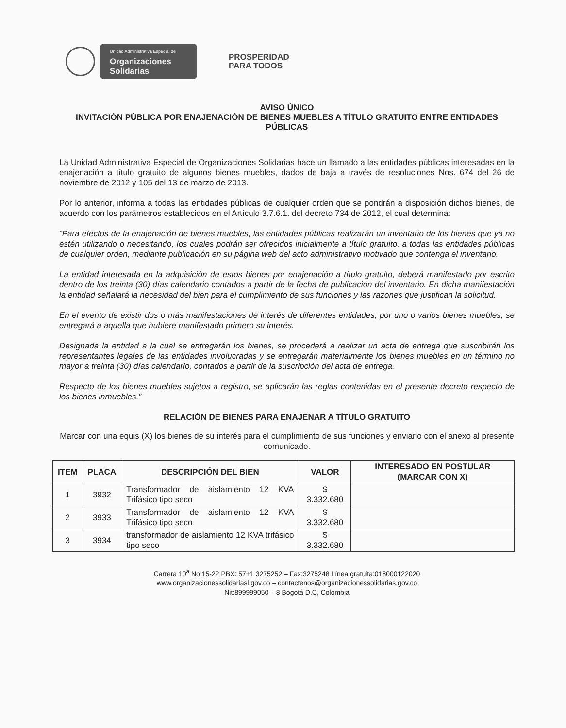Unidad Administrativa Especial de
Organizaciones
Solidarias
PROSPERIDAD
PARA TODOS
AVISO ÚNICO
INVITACIÓN PÚBLICA POR ENAJENACIÓN DE BIENES MUEBLES A TÍTULO GRATUITO ENTRE ENTIDADES PÚBLICAS
La Unidad Administrativa Especial de Organizaciones Solidarias hace un llamado a las entidades públicas interesadas en la enajenación a título gratuito de algunos bienes muebles, dados de baja a través de resoluciones Nos. 674 del 26 de noviembre de 2012 y 105 del 13 de marzo de 2013.
Por lo anterior, informa a todas las entidades públicas de cualquier orden que se pondrán a disposición dichos bienes, de acuerdo con los parámetros establecidos en el Artículo 3.7.6.1. del decreto 734 de 2012, el cual determina:
“Para efectos de la enajenación de bienes muebles, las entidades públicas realizarán un inventario de los bienes que ya no estén utilizando o necesitando, los cuales podrán ser ofrecidos inicialmente a título gratuito, a todas las entidades públicas de cualquier orden, mediante publicación en su página web del acto administrativo motivado que contenga el inventario.
La entidad interesada en la adquisición de estos bienes por enajenación a título gratuito, deberá manifestarlo por escrito dentro de los treinta (30) días calendario contados a partir de la fecha de publicación del inventario. En dicha manifestación la entidad señalará la necesidad del bien para el cumplimiento de sus funciones y las razones que justifican la solicitud.
En el evento de existir dos o más manifestaciones de interés de diferentes entidades, por uno o varios bienes muebles, se entregará a aquella que hubiere manifestado primero su interés.
Designada la entidad a la cual se entregarán los bienes, se procederá a realizar un acta de entrega que suscribirán los representantes legales de las entidades involucradas y se entregarán materialmente los bienes muebles en un término no mayor a treinta (30) días calendario, contados a partir de la suscripción del acta de entrega.
Respecto de los bienes muebles sujetos a registro, se aplicarán las reglas contenidas en el presente decreto respecto de los bienes inmuebles.”
RELACIÓN DE BIENES PARA ENAJENAR A TÍTULO GRATUITO
Marcar con una equis (X) los bienes de su interés para el cumplimiento de sus funciones y enviarlo con el anexo al presente comunicado.
| ITEM | PLACA | DESCRIPCIÓN DEL BIEN | VALOR | INTERESADO EN POSTULAR (MARCAR CON X) |
| --- | --- | --- | --- | --- |
| 1 | 3932 | Transformador de aislamiento 12 KVA Trifásico tipo seco | $ 3.332.680 | |
| 2 | 3933 | Transformador de aislamiento 12 KVA Trifásico tipo seco | $ 3.332.680 | |
| 3 | 3934 | transformador de aislamiento 12 KVA trifásico tipo seco | $ 3.332.680 | |
Carrera 10<sup>a</sup> No 15-22 PBX: 57+1 3275252 – Fax:3275248 Línea gratuita:018000122020
www.organizacionessolidariasl.gov.co – contactenos@organizacionessolidarias.gov.co
Nit:899999050 – 8 Bogotá D.C, Colombia